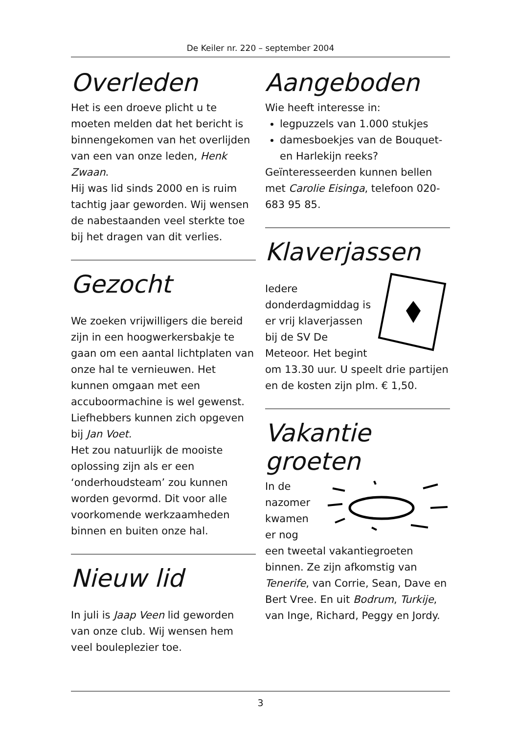De Keiler nr. 220 – september 2004
Overleden
Het is een droeve plicht u te moeten melden dat het bericht is binnengekomen van het overlijden van een van onze leden, Henk Zwaan.
Hij was lid sinds 2000 en is ruim tachtig jaar geworden. Wij wensen de nabestaanden veel sterkte toe bij het dragen van dit verlies.
Gezocht
We zoeken vrijwilligers die bereid zijn in een hoogwerkersbakje te gaan om een aantal lichtplaten van onze hal te vernieuwen. Het kunnen omgaan met een accuboormachine is wel gewenst.
Liefhebbers kunnen zich opgeven bij Jan Voet.
Het zou natuurlijk de mooiste oplossing zijn als er een ‘onderhoudsteam’ zou kunnen worden gevormd. Dit voor alle voorkomende werkzaamheden binnen en buiten onze hal.
Nieuw lid
In juli is Jaap Veen lid geworden van onze club. Wij wensen hem veel bouleplezier toe.
Aangeboden
Wie heeft interesse in:
legpuzzels van 1.000 stukjes
damesboekjes van de Bouquet- en Harlekijn reeks?
Geïnteresseerden kunnen bellen met Carolie Eisinga, telefoon 020-683 95 85.
Klaverjassen
Iedere donderdagmiddag is er vrij klaverjassen bij de SV De Meteoor. Het begint om 13.30 uur. U speelt drie partijen en de kosten zijn plm. € 1,50.
Vakantie groeten
In de nazomer kwamen er nog een tweetal vakantiegroeten binnen. Ze zijn afkomstig van Tenerife, van Corrie, Sean, Dave en Bert Vree. En uit Bodrum, Turkije, van Inge, Richard, Peggy en Jordy.
3